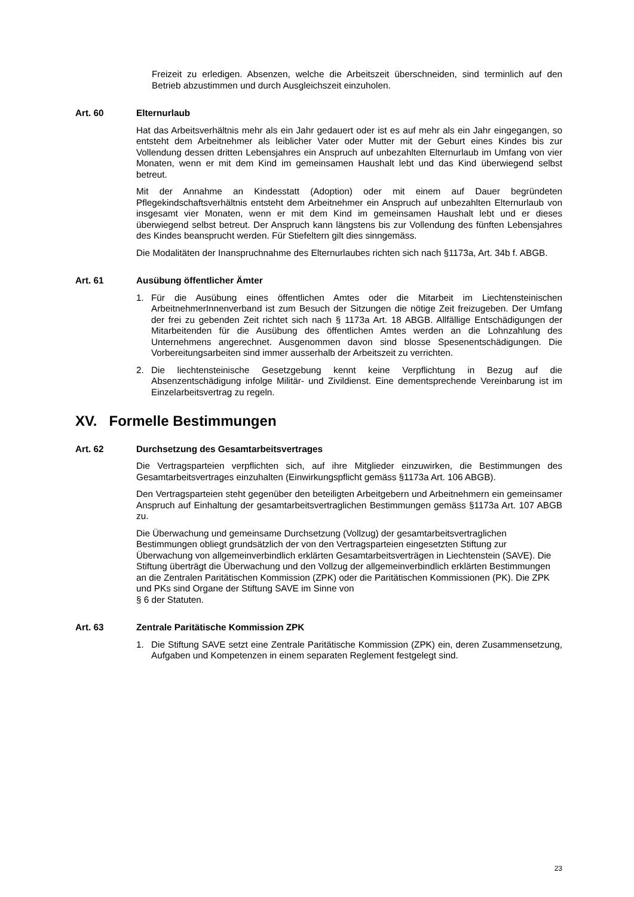Freizeit zu erledigen. Absenzen, welche die Arbeitszeit überschneiden, sind terminlich auf den Betrieb abzustimmen und durch Ausgleichszeit einzuholen.
Art. 60 Elternurlaub
Hat das Arbeitsverhältnis mehr als ein Jahr gedauert oder ist es auf mehr als ein Jahr eingegangen, so entsteht dem Arbeitnehmer als leiblicher Vater oder Mutter mit der Geburt eines Kindes bis zur Vollendung dessen dritten Lebensjahres ein Anspruch auf unbezahlten Elternurlaub im Umfang von vier Monaten, wenn er mit dem Kind im gemeinsamen Haushalt lebt und das Kind überwiegend selbst betreut.
Mit der Annahme an Kindesstatt (Adoption) oder mit einem auf Dauer begründeten Pflegekindschaftsverhältnis entsteht dem Arbeitnehmer ein Anspruch auf unbezahlten Elternurlaub von insgesamt vier Monaten, wenn er mit dem Kind im gemeinsamen Haushalt lebt und er dieses überwiegend selbst betreut. Der Anspruch kann längstens bis zur Vollendung des fünften Lebensjahres des Kindes beansprucht werden. Für Stiefeltern gilt dies sinngemäss.
Die Modalitäten der Inanspruchnahme des Elternurlaubes richten sich nach §1173a, Art. 34b f. ABGB.
Art. 61 Ausübung öffentlicher Ämter
1. Für die Ausübung eines öffentlichen Amtes oder die Mitarbeit im Liechtensteinischen ArbeitnehmerInnenverband ist zum Besuch der Sitzungen die nötige Zeit freizugeben. Der Umfang der frei zu gebenden Zeit richtet sich nach § 1173a Art. 18 ABGB. Allfällige Entschädigungen der Mitarbeitenden für die Ausübung des öffentlichen Amtes werden an die Lohnzahlung des Unternehmens angerechnet. Ausgenommen davon sind blosse Spesenentschädigungen. Die Vorbereitungsarbeiten sind immer ausserhalb der Arbeitszeit zu verrichten.
2. Die liechtensteinische Gesetzgebung kennt keine Verpflichtung in Bezug auf die Absenzentschädigung infolge Militär- und Zivildienst. Eine dementsprechende Vereinbarung ist im Einzelarbeitsvertrag zu regeln.
XV. Formelle Bestimmungen
Art. 62 Durchsetzung des Gesamtarbeitsvertrages
Die Vertragsparteien verpflichten sich, auf ihre Mitglieder einzuwirken, die Bestimmungen des Gesamtarbeitsvertrages einzuhalten (Einwirkungspflicht gemäss §1173a Art. 106 ABGB).
Den Vertragsparteien steht gegenüber den beteiligten Arbeitgebern und Arbeitnehmern ein gemeinsamer Anspruch auf Einhaltung der gesamtarbeitsvertraglichen Bestimmungen gemäss §1173a Art. 107 ABGB zu.
Die Überwachung und gemeinsame Durchsetzung (Vollzug) der gesamtarbeitsvertraglichen Bestimmungen obliegt grundsätzlich der von den Vertragsparteien eingesetzten Stiftung zur Überwachung von allgemeinverbindlich erklärten Gesamtarbeitsverträgen in Liechtenstein (SAVE). Die Stiftung überträgt die Überwachung und den Vollzug der allgemeinverbindlich erklärten Bestimmungen an die Zentralen Paritätischen Kommission (ZPK) oder die Paritätischen Kommissionen (PK). Die ZPK und PKs sind Organe der Stiftung SAVE im Sinne von
§ 6 der Statuten.
Art. 63 Zentrale Paritätische Kommission ZPK
1. Die Stiftung SAVE setzt eine Zentrale Paritätische Kommission (ZPK) ein, deren Zusammensetzung, Aufgaben und Kompetenzen in einem separaten Reglement festgelegt sind.
23